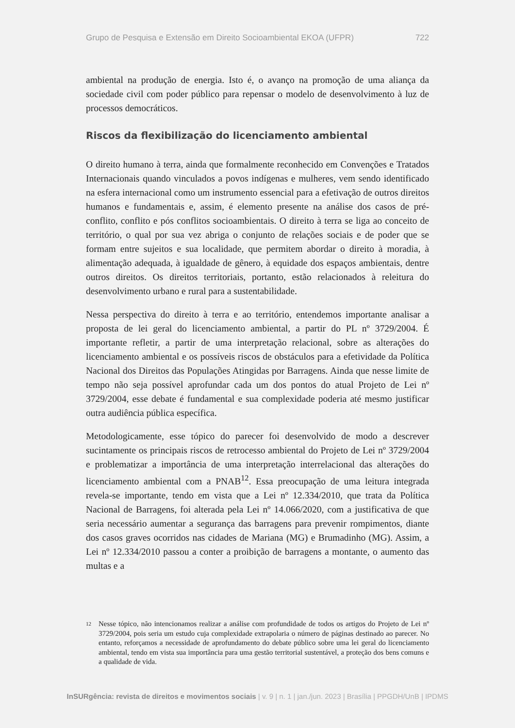Grupo de Pesquisa e Extensão em Direito Socioambiental EKOA (UFPR) 722
ambiental na produção de energia. Isto é, o avanço na promoção de uma aliança da sociedade civil com poder público para repensar o modelo de desenvolvimento à luz de processos democráticos.
Riscos da flexibilização do licenciamento ambiental
O direito humano à terra, ainda que formalmente reconhecido em Convenções e Tratados Internacionais quando vinculados a povos indígenas e mulheres, vem sendo identificado na esfera internacional como um instrumento essencial para a efetivação de outros direitos humanos e fundamentais e, assim, é elemento presente na análise dos casos de pré-conflito, conflito e pós conflitos socioambientais. O direito à terra se liga ao conceito de território, o qual por sua vez abriga o conjunto de relações sociais e de poder que se formam entre sujeitos e sua localidade, que permitem abordar o direito à moradia, à alimentação adequada, à igualdade de gênero, à equidade dos espaços ambientais, dentre outros direitos. Os direitos territoriais, portanto, estão relacionados à releitura do desenvolvimento urbano e rural para a sustentabilidade.
Nessa perspectiva do direito à terra e ao território, entendemos importante analisar a proposta de lei geral do licenciamento ambiental, a partir do PL nº 3729/2004. É importante refletir, a partir de uma interpretação relacional, sobre as alterações do licenciamento ambiental e os possíveis riscos de obstáculos para a efetividade da Política Nacional dos Direitos das Populações Atingidas por Barragens. Ainda que nesse limite de tempo não seja possível aprofundar cada um dos pontos do atual Projeto de Lei nº 3729/2004, esse debate é fundamental e sua complexidade poderia até mesmo justificar outra audiência pública específica.
Metodologicamente, esse tópico do parecer foi desenvolvido de modo a descrever sucintamente os principais riscos de retrocesso ambiental do Projeto de Lei nº 3729/2004 e problematizar a importância de uma interpretação interrelacional das alterações do licenciamento ambiental com a PNAB<sup>12</sup>. Essa preocupação de uma leitura integrada revela-se importante, tendo em vista que a Lei nº 12.334/2010, que trata da Política Nacional de Barragens, foi alterada pela Lei nº 14.066/2020, com a justificativa de que seria necessário aumentar a segurança das barragens para prevenir rompimentos, diante dos casos graves ocorridos nas cidades de Mariana (MG) e Brumadinho (MG). Assim, a Lei nº 12.334/2010 passou a conter a proibição de barragens a montante, o aumento das multas e a
12
Nesse tópico, não intencionamos realizar a análise com profundidade de todos os artigos do Projeto de Lei nº 3729/2004, pois seria um estudo cuja complexidade extrapolaria o número de páginas destinado ao parecer. No entanto, reforçamos a necessidade de aprofundamento do debate público sobre uma lei geral do licenciamento ambiental, tendo em vista sua importância para uma gestão territorial sustentável, a proteção dos bens comuns e a qualidade de vida.
InSURgência: revista de direitos e movimentos sociais | v. 9 | n. 1 | jan./jun. 2023 | Brasília | PPGDH/UnB | IPDMS